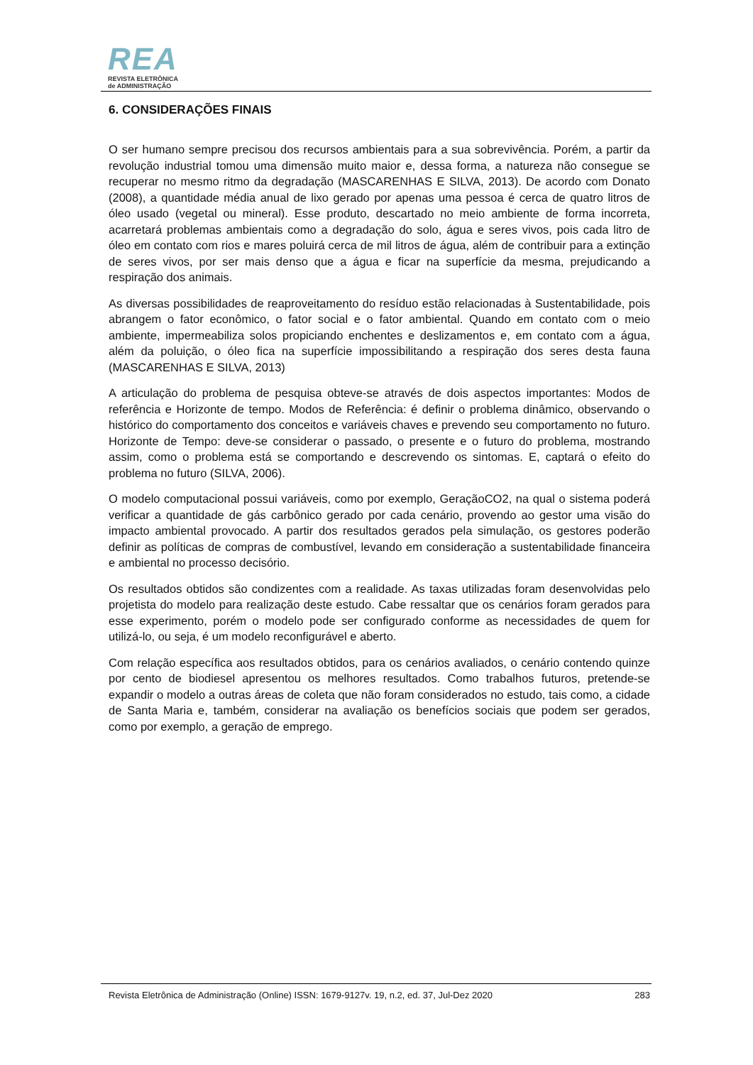REA
REVISTA ELETRÔNICA
de ADMINISTRAÇÃO
6. CONSIDERAÇÕES FINAIS
O ser humano sempre precisou dos recursos ambientais para a sua sobrevivência. Porém, a partir da revolução industrial tomou uma dimensão muito maior e, dessa forma, a natureza não consegue se recuperar no mesmo ritmo da degradação (MASCARENHAS E SILVA, 2013). De acordo com Donato (2008), a quantidade média anual de lixo gerado por apenas uma pessoa é cerca de quatro litros de óleo usado (vegetal ou mineral). Esse produto, descartado no meio ambiente de forma incorreta, acarretará problemas ambientais como a degradação do solo, água e seres vivos, pois cada litro de óleo em contato com rios e mares poluirá cerca de mil litros de água, além de contribuir para a extinção de seres vivos, por ser mais denso que a água e ficar na superfície da mesma, prejudicando a respiração dos animais.
As diversas possibilidades de reaproveitamento do resíduo estão relacionadas à Sustentabilidade, pois abrangem o fator econômico, o fator social e o fator ambiental. Quando em contato com o meio ambiente, impermeabiliza solos propiciando enchentes e deslizamentos e, em contato com a água, além da poluição, o óleo fica na superfície impossibilitando a respiração dos seres desta fauna (MASCARENHAS E SILVA, 2013)
A articulação do problema de pesquisa obteve-se através de dois aspectos importantes: Modos de referência e Horizonte de tempo. Modos de Referência: é definir o problema dinâmico, observando o histórico do comportamento dos conceitos e variáveis chaves e prevendo seu comportamento no futuro. Horizonte de Tempo: deve-se considerar o passado, o presente e o futuro do problema, mostrando assim, como o problema está se comportando e descrevendo os sintomas. E, captará o efeito do problema no futuro (SILVA, 2006).
O modelo computacional possui variáveis, como por exemplo, GeraçãoCO2, na qual o sistema poderá verificar a quantidade de gás carbônico gerado por cada cenário, provendo ao gestor uma visão do impacto ambiental provocado. A partir dos resultados gerados pela simulação, os gestores poderão definir as políticas de compras de combustível, levando em consideração a sustentabilidade financeira e ambiental no processo decisório.
Os resultados obtidos são condizentes com a realidade. As taxas utilizadas foram desenvolvidas pelo projetista do modelo para realização deste estudo. Cabe ressaltar que os cenários foram gerados para esse experimento, porém o modelo pode ser configurado conforme as necessidades de quem for utilizá-lo, ou seja, é um modelo reconfigurável e aberto.
Com relação específica aos resultados obtidos, para os cenários avaliados, o cenário contendo quinze por cento de biodiesel apresentou os melhores resultados. Como trabalhos futuros, pretende-se expandir o modelo a outras áreas de coleta que não foram considerados no estudo, tais como, a cidade de Santa Maria e, também, considerar na avaliação os benefícios sociais que podem ser gerados, como por exemplo, a geração de emprego.
Revista Eletrônica de Administração (Online) ISSN: 1679-9127v. 19, n.2, ed. 37, Jul-Dez 2020 283